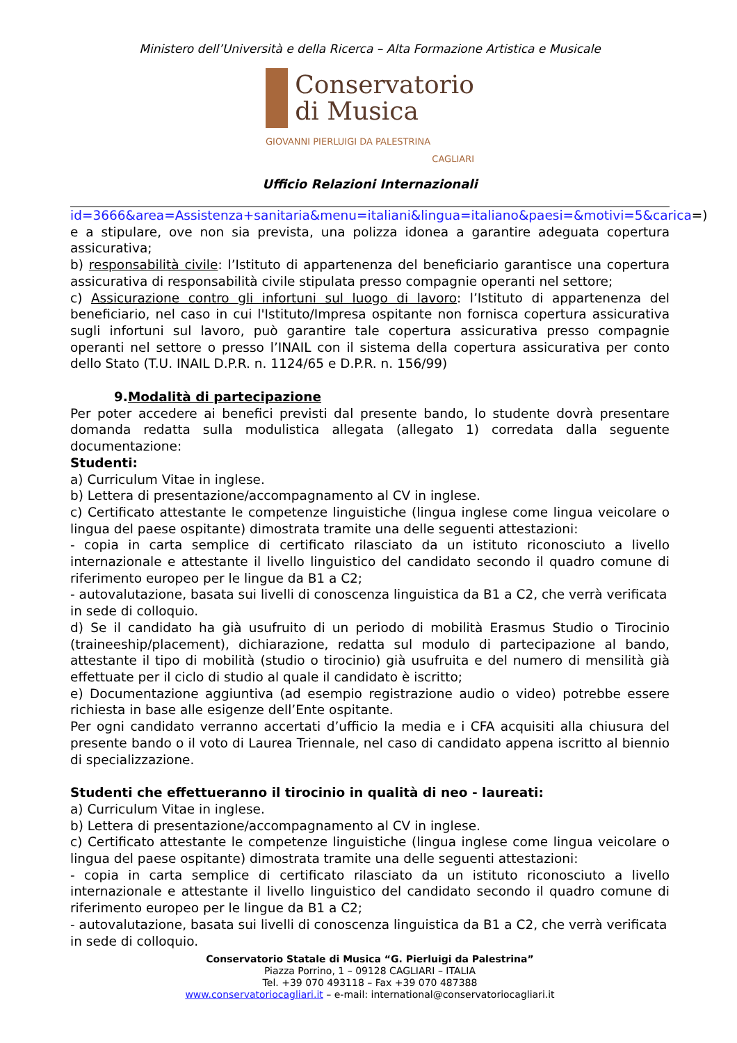Ministero dell’Università e della Ricerca – Alta Formazione Artistica e Musicale
Conservatorio
di Musica
GIOVANNI PIERLUIGI DA PALESTRINA
CAGLIARI
Ufficio Relazioni Internazionali
id=3666&area=Assistenza+sanitaria&menu=italiani&lingua=italiano&paesi=&motivi=5&carica=) e a stipulare, ove non sia prevista, una polizza idonea a garantire adeguata copertura assicurativa;
b) responsabilità civile: l’Istituto di appartenenza del beneficiario garantisce una copertura assicurativa di responsabilità civile stipulata presso compagnie operanti nel settore;
c) Assicurazione contro gli infortuni sul luogo di lavoro: l’Istituto di appartenenza del beneficiario, nel caso in cui l'Istituto/Impresa ospitante non fornisca copertura assicurativa sugli infortuni sul lavoro, può garantire tale copertura assicurativa presso compagnie operanti nel settore o presso l’INAIL con il sistema della copertura assicurativa per conto dello Stato (T.U. INAIL D.P.R. n. 1124/65 e D.P.R. n. 156/99)
9.Modalità di partecipazione
Per poter accedere ai benefici previsti dal presente bando, lo studente dovrà presentare domanda redatta sulla modulistica allegata (allegato 1) corredata dalla seguente documentazione:
Studenti:
a) Curriculum Vitae in inglese.
b) Lettera di presentazione/accompagnamento al CV in inglese.
c) Certificato attestante le competenze linguistiche (lingua inglese come lingua veicolare o lingua del paese ospitante) dimostrata tramite una delle seguenti attestazioni:
- copia in carta semplice di certificato rilasciato da un istituto riconosciuto a livello internazionale e attestante il livello linguistico del candidato secondo il quadro comune di riferimento europeo per le lingue da B1 a C2;
- autovalutazione, basata sui livelli di conoscenza linguistica da B1 a C2, che verrà verificata in sede di colloquio.
d) Se il candidato ha già usufruito di un periodo di mobilità Erasmus Studio o Tirocinio (traineeship/placement), dichiarazione, redatta sul modulo di partecipazione al bando, attestante il tipo di mobilità (studio o tirocinio) già usufruita e del numero di mensilità già effettuate per il ciclo di studio al quale il candidato è iscritto;
e) Documentazione aggiuntiva (ad esempio registrazione audio o video) potrebbe essere richiesta in base alle esigenze dell’Ente ospitante.
Per ogni candidato verranno accertati d’ufficio la media e i CFA acquisiti alla chiusura del presente bando o il voto di Laurea Triennale, nel caso di candidato appena iscritto al biennio di specializzazione.
Studenti che effettueranno il tirocinio in qualità di neo - laureati:
a) Curriculum Vitae in inglese.
b) Lettera di presentazione/accompagnamento al CV in inglese.
c) Certificato attestante le competenze linguistiche (lingua inglese come lingua veicolare o lingua del paese ospitante) dimostrata tramite una delle seguenti attestazioni:
- copia in carta semplice di certificato rilasciato da un istituto riconosciuto a livello internazionale e attestante il livello linguistico del candidato secondo il quadro comune di riferimento europeo per le lingue da B1 a C2;
- autovalutazione, basata sui livelli di conoscenza linguistica da B1 a C2, che verrà verificata in sede di colloquio.
Conservatorio Statale di Musica “G. Pierluigi da Palestrina”
Piazza Porrino, 1 – 09128 CAGLIARI – ITALIA
Tel. +39 070 493118 – Fax +39 070 487388
www.conservatoriocagliari.it – e-mail: international@conservatoriocagliari.it